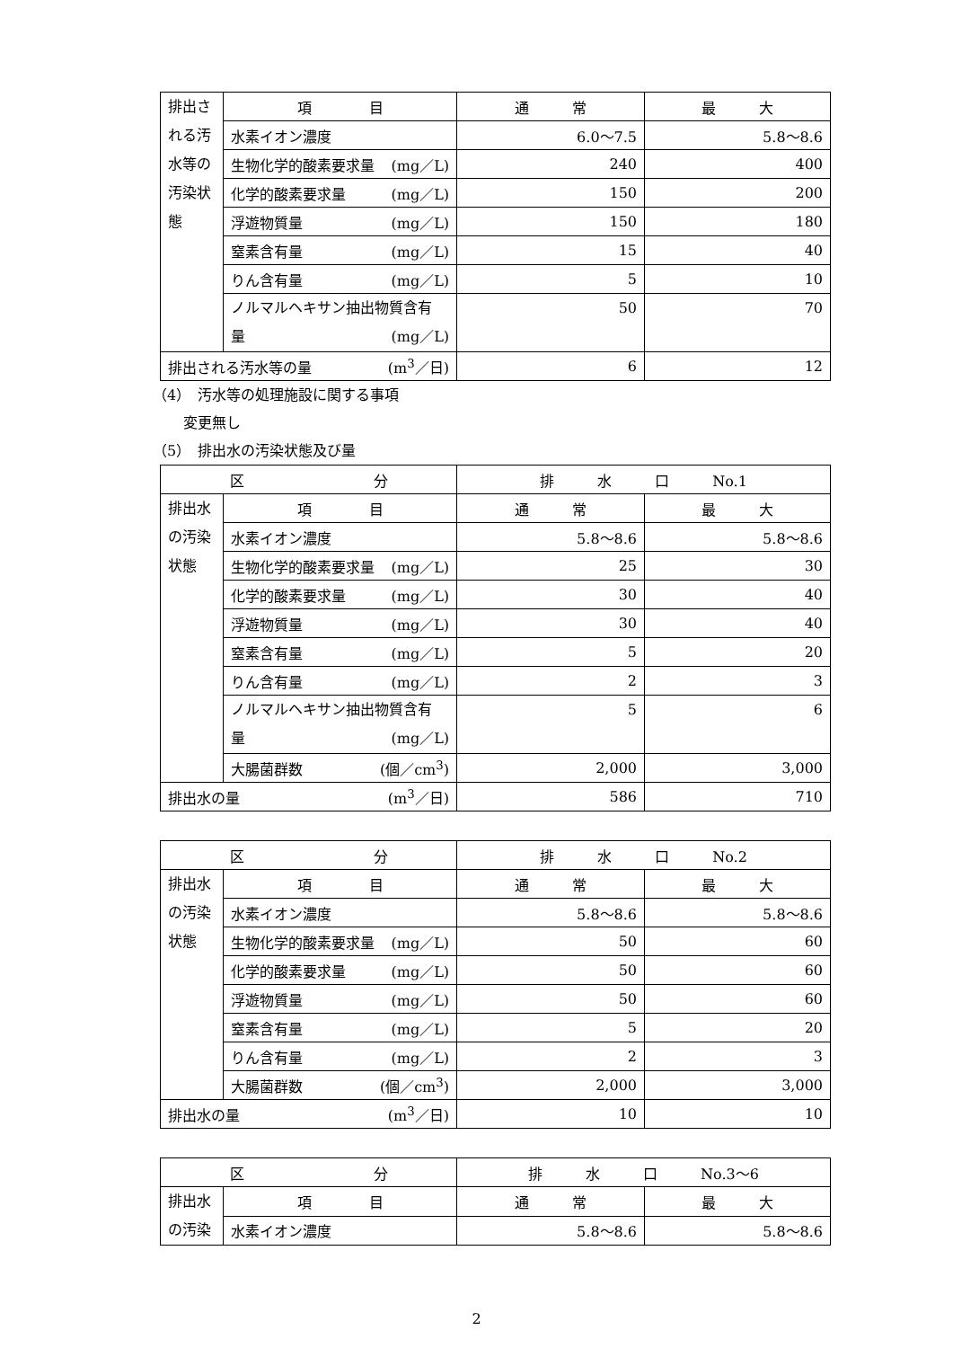| 排出される汚水等の汚染状態 | 項 目 | 通 常 | 最 大 |
| | 水素イオン濃度 | 6.0～7.5 | 5.8～8.6 |
| | 生物化学的酸素要求量 (mg／L) | 240 | 400 |
| | 化学的酸素要求量 (mg／L) | 150 | 200 |
| | 浮遊物質量 (mg／L) | 150 | 180 |
| | 窒素含有量 (mg／L) | 15 | 40 |
| | りん含有量 (mg／L) | 5 | 10 |
| | ノルマルヘキサン抽出物質含有 量 (mg／L) | 50 | 70 |
| 排出される汚水等の量 (m<sup>3</sup>／日) | | 6 | 12 |
（4）　汚水等の処理施設に関する事項
変更無し
（5）　排出水の汚染状態及び量
| 区 分 | | 排 水 口 No.1 | |
| 排出水の汚染状態 | 項 目 | 通 常 | 最 大 |
| | 水素イオン濃度 | 5.8～8.6 | 5.8～8.6 |
| | 生物化学的酸素要求量 (mg／L) | 25 | 30 |
| | 化学的酸素要求量 (mg／L) | 30 | 40 |
| | 浮遊物質量 (mg／L) | 30 | 40 |
| | 窒素含有量 (mg／L) | 5 | 20 |
| | りん含有量 (mg／L) | 2 | 3 |
| | ノルマルヘキサン抽出物質含有 量 (mg／L) | 5 | 6 |
| | 大腸菌群数 (個／cm<sup>3</sup>) | 2,000 | 3,000 |
| 排出水の量 (m<sup>3</sup>／日) | | 586 | 710 |
| 区 分 | | 排 水 口 No.2 | |
| 排出水の汚染状態 | 項 目 | 通 常 | 最 大 |
| | 水素イオン濃度 | 5.8～8.6 | 5.8～8.6 |
| | 生物化学的酸素要求量 (mg／L) | 50 | 60 |
| | 化学的酸素要求量 (mg／L) | 50 | 60 |
| | 浮遊物質量 (mg／L) | 50 | 60 |
| | 窒素含有量 (mg／L) | 5 | 20 |
| | りん含有量 (mg／L) | 2 | 3 |
| | 大腸菌群数 (個／cm<sup>3</sup>) | 2,000 | 3,000 |
| 排出水の量 (m<sup>3</sup>／日) | | 10 | 10 |
| 区 分 | | 排 水 口 No.3～6 | |
| 排出水の汚染 | 項 目 | 通 常 | 最 大 |
| | 水素イオン濃度 | 5.8～8.6 | 5.8～8.6 |
2